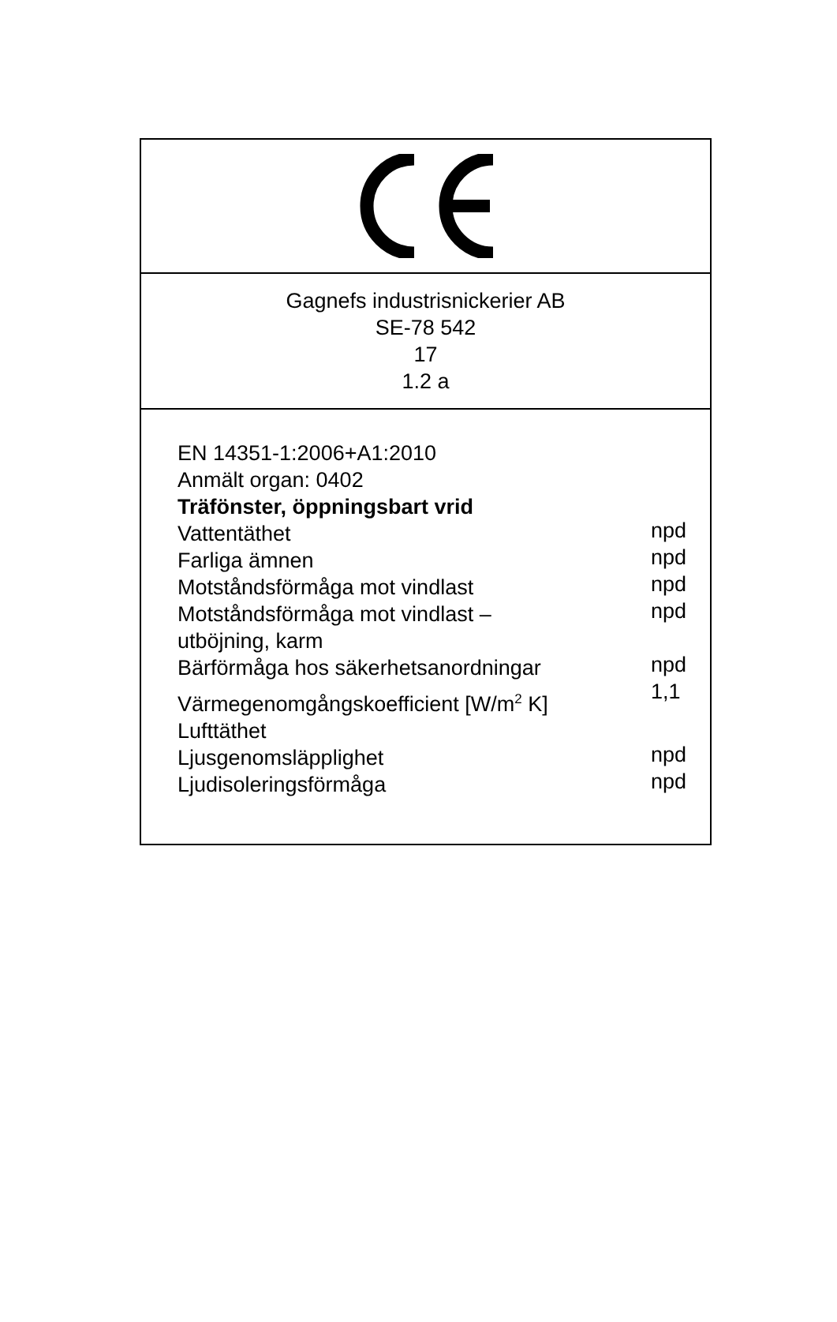Gagnefs industrisnickerier AB
SE-78 542
17
1.2 a
| EN 14351-1:2006+A1:2010 | |
| Anmält organ: 0402 | |
| Träfönster, öppningsbart vrid | |
| Vattentäthet | npd |
| Farliga ämnen | npd |
| Motståndsförmåga mot vindlast | npd |
| Motståndsförmåga mot vindlast – utböjning, karm | npd |
| Bärförmåga hos säkerhetsanordningar | npd |
| Värmegenomgångskoefficient [W/m<sup>2</sup> K] | 1,1 |
| Lufttäthet | |
| Ljusgenomsläpplighet | npd |
| Ljudisoleringsförmåga | npd |